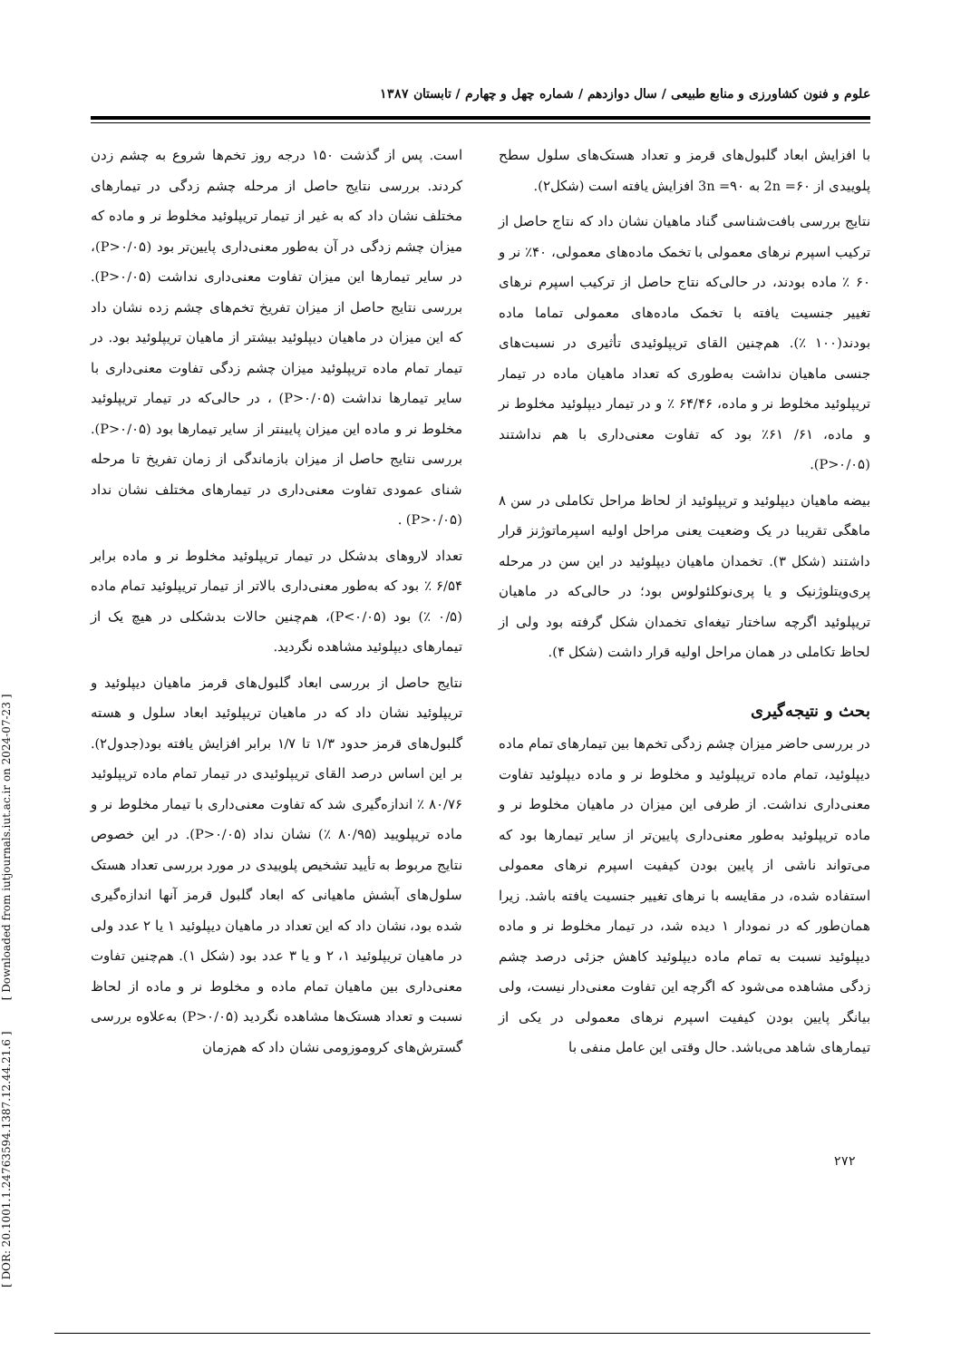علوم و فنون کشاورزی و منابع طبیعی / سال دوازدهم / شماره چهل و چهارم / تابستان ۱۳۸۷
است. پس از گذشت ۱۵۰ درجه روز تخم‌ها شروع به چشم زدن کردند. بررسی نتایج حاصل از مرحله چشم زدگی در تیمارهای مختلف نشان داد که به غیر از تیمار تریپلوئید مخلوط نر و ماده که میزان چشم زدگی در آن به‌طور معنی‌داری پایین‌تر بود (P>۰/۰۵)، در سایر تیمارها این میزان تفاوت معنی‌داری نداشت (P>۰/۰۵). بررسی نتایج حاصل از میزان تفریخ تخم‌های چشم زده نشان داد که این میزان در ماهیان دیپلوئید بیشتر از ماهیان تریپلوئید بود. در تیمار تمام ماده تریپلوئید میزان چشم زدگی تفاوت معنی‌داری با سایر تیمارها نداشت (P>۰/۰۵) ، در حالی‌که در تیمار تریپلوئید مخلوط نر و ماده این میزان پایینتر از سایر تیمارها بود (P>۰/۰۵). بررسی نتایج حاصل از میزان بازماندگی از زمان تفریخ تا مرحله شنای عمودی تفاوت معنی‌داری در تیمارهای مختلف نشان نداد (P>۰/۰۵) .
تعداد لاروهای بدشکل در تیمار تریپلوئید مخلوط نر و ماده برابر ۶/۵۴ ٪ بود که به‌طور معنی‌داری بالاتر از تیمار تریپلوئید تمام ماده (۰/۵ ٪) بود (P<۰/۰۵)، هم‌چنین حالات بدشکلی در هیچ یک از تیمارهای دیپلوئید مشاهده نگردید.
نتایج حاصل از بررسی ابعاد گلبول‌های قرمز ماهیان دیپلوئید و تریپلوئید نشان داد که در ماهیان تریپلوئید ابعاد سلول و هسته گلبول‌های قرمز حدود ۱/۳ تا ۱/۷ برابر افزایش یافته بود(جدول۲). بر این اساس درصد القای تریپلوئیدی در تیمار تمام ماده تریپلوئید ۸۰/۷۶ ٪ اندازه‌گیری شد که تفاوت معنی‌داری با تیمار مخلوط نر و ماده تریپلویید (۸۰/۹۵ ٪) نشان نداد (P>۰/۰۵). در این خصوص نتایج مربوط به تأیید تشخیص پلوییدی در مورد بررسی تعداد هستک سلول‌های آبشش ماهیانی که ابعاد گلبول قرمز آنها اندازه‌گیری شده بود، نشان داد که این تعداد در ماهیان دیپلوئید ۱ یا ۲ عدد ولی در ماهیان تریپلوئید ۱، ۲ و یا ۳ عدد بود (شکل ۱). هم‌چنین تفاوت معنی‌داری بین ماهیان تمام ماده و مخلوط نر و ماده از لحاظ نسبت و تعداد هستک‌ها مشاهده نگردید (P>۰/۰۵) به‌علاوه بررسی گسترش‌های کروموزومی نشان داد که هم‌زمان
با افزایش ابعاد گلبول‌های قرمز و تعداد هستک‌های سلول سطح پلوییدی از 2n =۶۰ به 3n =۹۰ افزایش یافته است (شکل۲).
نتایج بررسی بافت‌شناسی گناد ماهیان نشان داد که نتاج حاصل از ترکیب اسپرم نرهای معمولی با تخمک ماده‌های معمولی، ۴۰٪ نر و ۶۰ ٪ ماده بودند، در حالی‌که نتاج حاصل از ترکیب اسپرم نرهای تغییر جنسیت یافته با تخمک ماده‌های معمولی تماما ماده بودند(۱۰۰ ٪). هم‌چنین القای تریپلوئیدی تأثیری در نسبت‌های جنسی ماهیان نداشت به‌طوری که تعداد ماهیان ماده در تیمار تریپلوئید مخلوط نر و ماده، ۶۴/۴۶ ٪ و در تیمار دیپلوئید مخلوط نر و ماده، ۶۱/ ۶۱٪ بود که تفاوت معنی‌داری با هم نداشتند (P>۰/۰۵).
بیضه ماهیان دیپلوئید و تریپلوئید از لحاظ مراحل تکاملی در سن ۸ ماهگی تقریبا در یک وضعیت یعنی مراحل اولیه اسپرماتوژنز قرار داشتند (شکل ۳). تخمدان ماهیان دیپلوئید در این سن در مرحله پری‌ویتلوژنیک و یا پری‌نوکلئولوس بود؛ در حالی‌که در ماهیان تریپلوئید اگرچه ساختار تیغه‌ای تخمدان شکل گرفته بود ولی از لحاظ تکاملی در همان مراحل اولیه قرار داشت (شکل ۴).
بحث و نتیجه‌گیری
در بررسی حاضر میزان چشم زدگی تخم‌ها بین تیمارهای تمام ماده دیپلوئید، تمام ماده تریپلوئید و مخلوط نر و ماده دیپلوئید تفاوت معنی‌داری نداشت. از طرفی این میزان در ماهیان مخلوط نر و ماده تریپلوئید به‌طور معنی‌داری پایین‌تر از سایر تیمارها بود که می‌تواند ناشی از پایین بودن کیفیت اسپرم نرهای معمولی استفاده شده، در مقایسه با نرهای تغییر جنسیت یافته باشد. زیرا همان‌طور که در نمودار ۱ دیده شد، در تیمار مخلوط نر و ماده دیپلوئید نسبت به تمام ماده دیپلوئید کاهش جزئی درصد چشم زدگی مشاهده می‌شود که اگرچه این تفاوت معنی‌دار نیست، ولی بیانگر پایین بودن کیفیت اسپرم نرهای معمولی در یکی از تیمارهای شاهد می‌باشد. حال وقتی این عامل منفی با
۲۷۲
[ DOR: 20.1001.1.24763594.1387.12.44.21.6 ] [ Downloaded from iutjournals.iut.ac.ir on 2024-07-23 ]